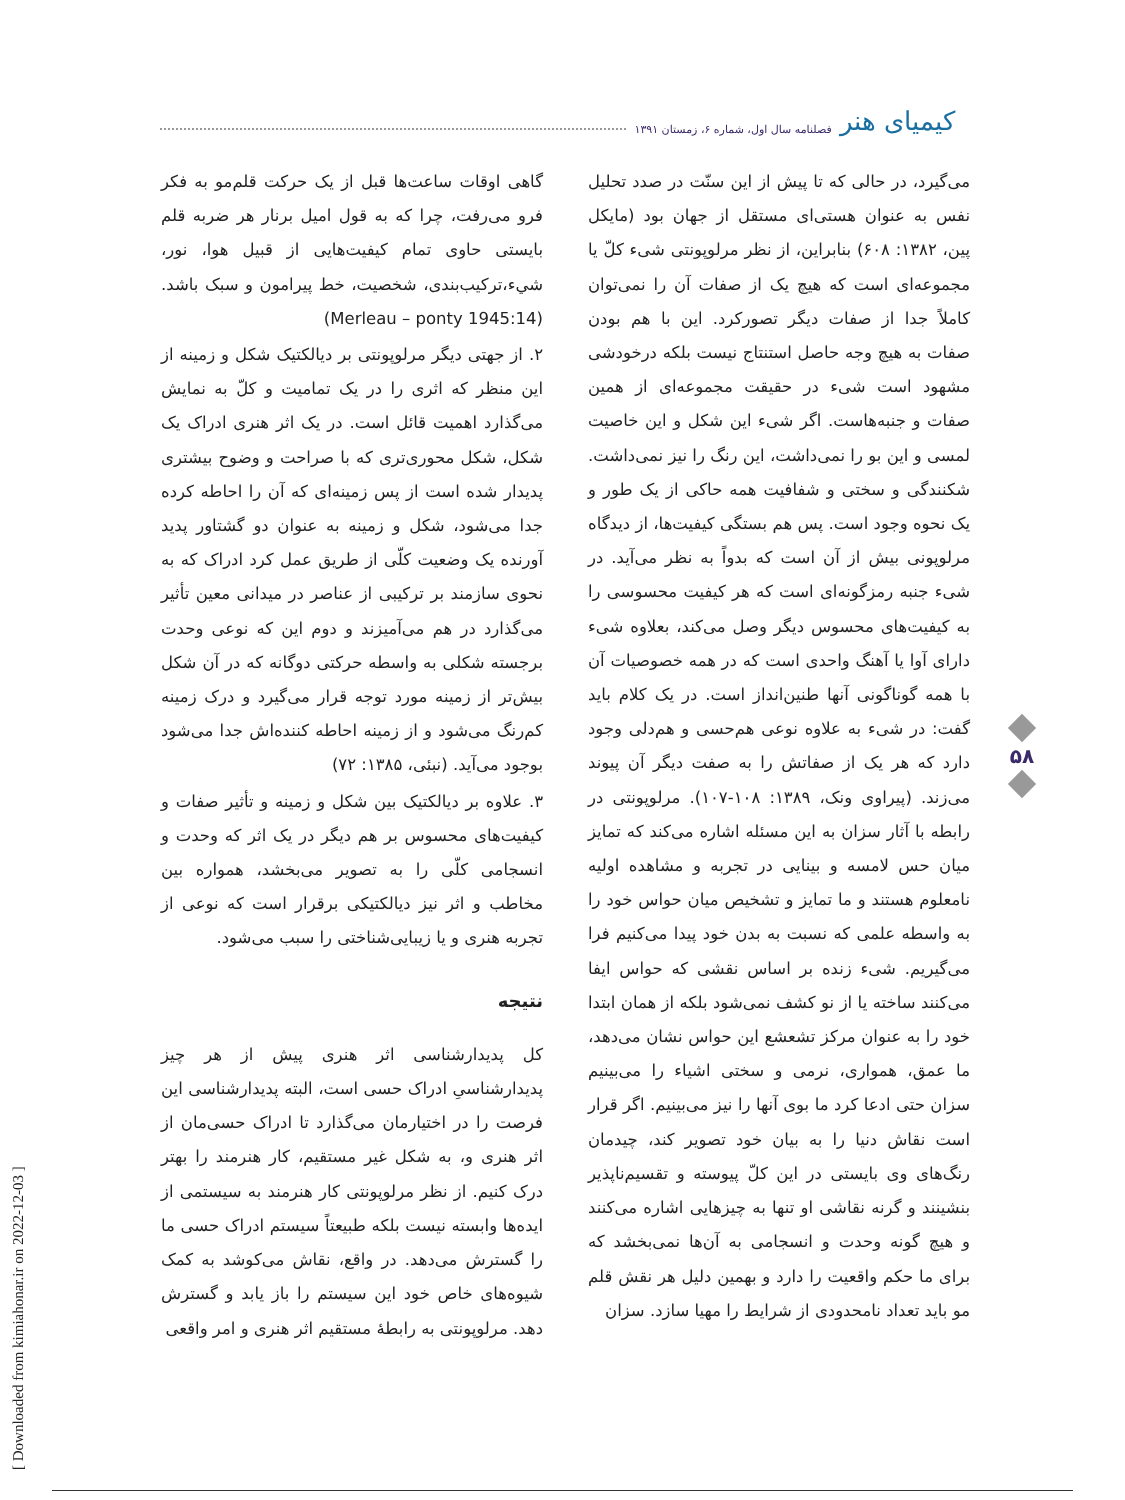کیمیای هنر فصلنامه سال اول، شماره ۶، زمستان ۱۳۹۱
می‌گیرد، در حالی که تا پیش از این سنّت در صدد تحلیل نفس به عنوان هستی‌ای مستقل از جهان بود (مایکل پین، ۱۳۸۲: ۶۰۸) بنابراین، از نظر مرلوپونتی شیء کلّ یا مجموعه‌ای است که هیچ یک از صفات آن را نمی‌توان کاملاً جدا از صفات دیگر تصورکرد. این با هم بودن صفات به هیچ وجه حاصل استنتاج نیست بلکه درخودشی مشهود است شیء در حقیقت مجموعه‌ای از همین صفات و جنبه‌هاست. اگر شیء این شکل و این خاصیت لمسی و این بو را نمی‌داشت، این رنگ را نیز نمی‌داشت. شکنندگی و سختی و شفافیت همه حاکی از یک طور و یک نحوه وجود است. پس هم بستگی کیفیت‌ها، از دیدگاه مرلوپونی بیش از آن است که بدواً به نظر می‌آید. در شیء جنبه رمزگونه‌ای است که هر کیفیت محسوسی را به کیفیت‌های محسوس دیگر وصل می‌کند، بعلاوه شیء دارای آوا یا آهنگ واحدی است که در همه خصوصیات آن با همه گوناگونی آنها طنین‌انداز است. در یک کلام باید گفت: در شیء به علاوه نوعی هم‌حسی و هم‌دلی وجود دارد که هر یک از صفاتش را به صفت دیگر آن پیوند می‌زند. (پیراوی ونک، ۱۳۸۹: ۱۰۸-۱۰۷). مرلوپونتی در رابطه با آثار سزان به این مسئله اشاره می‌کند که تمایز میان حس لامسه و بینایی در تجربه و مشاهده اولیه نامعلوم هستند و ما تمایز و تشخیص میان حواس خود را به واسطه علمی که نسبت به بدن خود پیدا می‌کنیم فرا می‌گیریم. شیء زنده بر اساس نقشی که حواس ایفا می‌کنند ساخته یا از نو کشف نمی‌شود بلکه از همان ابتدا خود را به عنوان مرکز تشعشع این حواس نشان می‌دهد، ما عمق، همواری، نرمی و سختی اشیاء را می‌بینیم سزان حتی ادعا کرد ما بوی آنها را نیز می‌بینیم. اگر قرار است نقاش دنیا را به بیان خود تصویر کند، چیدمان رنگ‌های وی بایستی در این کلّ پیوسته و تقسیم‌ناپذیر بنشینند و گرنه نقاشی او تنها به چیزهایی اشاره می‌کنند و هیچ گونه وحدت و انسجامی به آن‌ها نمی‌بخشد که برای ما حکم واقعیت را دارد و بهمین دلیل هر نقش قلم مو باید تعداد نامحدودی از شرایط را مهیا سازد. سزان
گاهی اوقات ساعت‌ها قبل از یک حرکت قلم‌مو به فکر فرو می‌رفت، چرا که به قول امیل برنار هر ضربه قلم بایستی حاوی تمام کیفیت‌هایی از قبیل هوا، نور، شيء،ترکیب‌بندی، شخصیت، خط پیرامون و سبک باشد. (Merleau – ponty 1945:14)
۲. از جهتی دیگر مرلوپونتی بر دیالکتیک شکل و زمینه از این منظر که اثری را در یک تمامیت و کلّ به نمایش می‌گذارد اهمیت قائل است. در یک اثر هنری ادراک یک شکل، شکل محوری‌تری که با صراحت و وضوح بیشتری پدیدار شده است از پس زمینه‌ای که آن را احاطه کرده جدا می‌شود، شکل و زمینه به عنوان دو گشتاور پدید آورنده یک وضعیت کلّی از طریق عمل کرد ادراک که به نحوی سازمند بر ترکیبی از عناصر در میدانی معین تأثیر می‌گذارد در هم می‌آمیزند و دوم این که نوعی وحدت برجسته شکلی به واسطه حرکتی دوگانه که در آن شکل بیش‌تر از زمینه مورد توجه قرار می‌گیرد و درک زمینه کم‌رنگ می‌شود و از زمینه احاطه کننده‌اش جدا می‌شود بوجود می‌آید. (نبئی، ۱۳۸۵: ۷۲)
۳. علاوه بر دیالکتیک بین شکل و زمینه و تأثیر صفات و کیفیت‌های محسوس بر هم دیگر در یک اثر که وحدت و انسجامی کلّی را به تصویر می‌بخشد، همواره بین مخاطب و اثر نیز دیالکتیکی برقرار است که نوعی از تجربه هنری و یا زیبایی‌شناختی را سبب می‌شود.
نتیجه
کل پدیدارشناسی اثر هنری پیش از هر چیز پدیدارشناسیِ ادراک حسی است، البته پدیدارشناسی این فرصت را در اختیارمان می‌گذارد تا ادراک حسی‌مان از اثر هنری و، به شکل غیر مستقیم، کار هنرمند را بهتر درک کنیم. از نظر مرلوپونتی کار هنرمند به سیستمی از ایده‌ها وابسته نیست بلکه طبیعتاً سیستم ادراک حسی ما را گسترش می‌دهد. در واقع، نقاش می‌کوشد به کمک شیوه‌های خاص خود این سیستم را باز یابد و گسترش دهد. مرلوپونتی به رابطهٔ مستقیم اثر هنری و امر واقعی
۵۸
[ Downloaded from kimiahonar.ir on 2022-12-03 ]